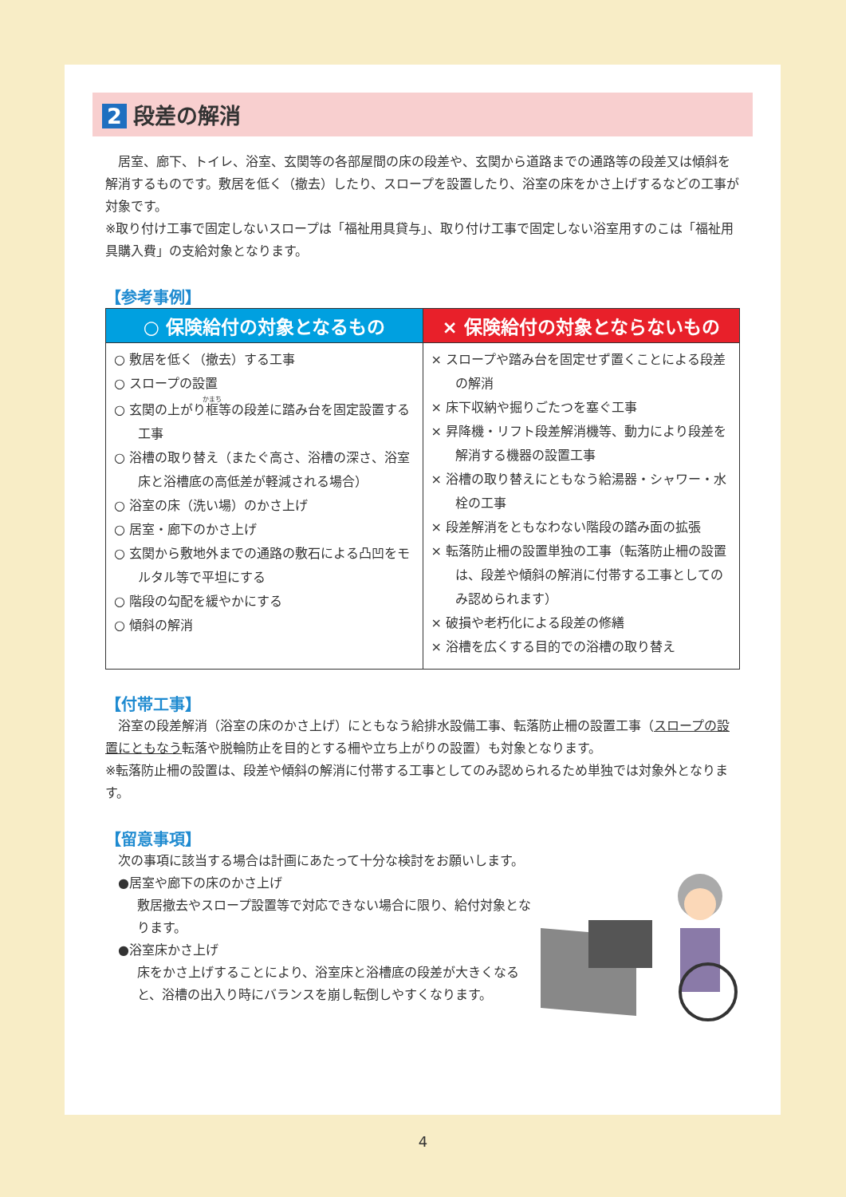2 段差の解消
　居室、廊下、トイレ、浴室、玄関等の各部屋間の床の段差や、玄関から道路までの通路等の段差又は傾斜を解消するものです。敷居を低く（撤去）したり、スロープを設置したり、浴室の床をかさ上げするなどの工事が対象です。
※取り付け工事で固定しないスロープは「福祉用具貸与」、取り付け工事で固定しない浴室用すのこは「福祉用具購入費」の支給対象となります。
【参考事例】
| ○ 保険給付の対象となるもの | × 保険給付の対象とならないもの |
| --- | --- |
| ○ 敷居を低く（撤去）する工事 ○ スロープの設置 ○ 玄関の上がり 框 等の段差に踏み台を固定設置する工事 ○ 浴槽の取り替え（またぐ高さ、浴槽の深さ、浴室床と浴槽底の高低差が軽減される場合） ○ 浴室の床（洗い場）のかさ上げ ○ 居室・廊下のかさ上げ ○ 玄関から敷地外までの通路の敷石による凸凹をモルタル等で平坦にする ○ 階段の勾配を緩やかにする ○ 傾斜の解消 | × スロープや踏み台を固定せず置くことによる段差の解消 × 床下収納や掘りごたつを塞ぐ工事 × 昇降機・リフト段差解消機等、動力により段差を解消する機器の設置工事 × 浴槽の取り替えにともなう給湯器・シャワー・水栓の工事 × 段差解消をともなわない階段の踏み面の拡張 × 転落防止柵の設置単独の工事（転落防止柵の設置は、段差や傾斜の解消に付帯する工事としてのみ認められます） × 破損や老朽化による段差の修繕 × 浴槽を広くする目的での浴槽の取り替え |
【付帯工事】
　浴室の段差解消（浴室の床のかさ上げ）にともなう給排水設備工事、転落防止柵の設置工事（スロープの設置にともなう転落や脱輪防止を目的とする柵や立ち上がりの設置）も対象となります。
※転落防止柵の設置は、段差や傾斜の解消に付帯する工事としてのみ認められるため単独では対象外となります。
【留意事項】
　次の事項に該当する場合は計画にあたって十分な検討をお願いします。
　●居室や廊下の床のかさ上げ
敷居撤去やスロープ設置等で対応できない場合に限り、給付対象となります。
　●浴室床かさ上げ
床をかさ上げすることにより、浴室床と浴槽底の段差が大きくなると、浴槽の出入り時にバランスを崩し転倒しやすくなります。
4